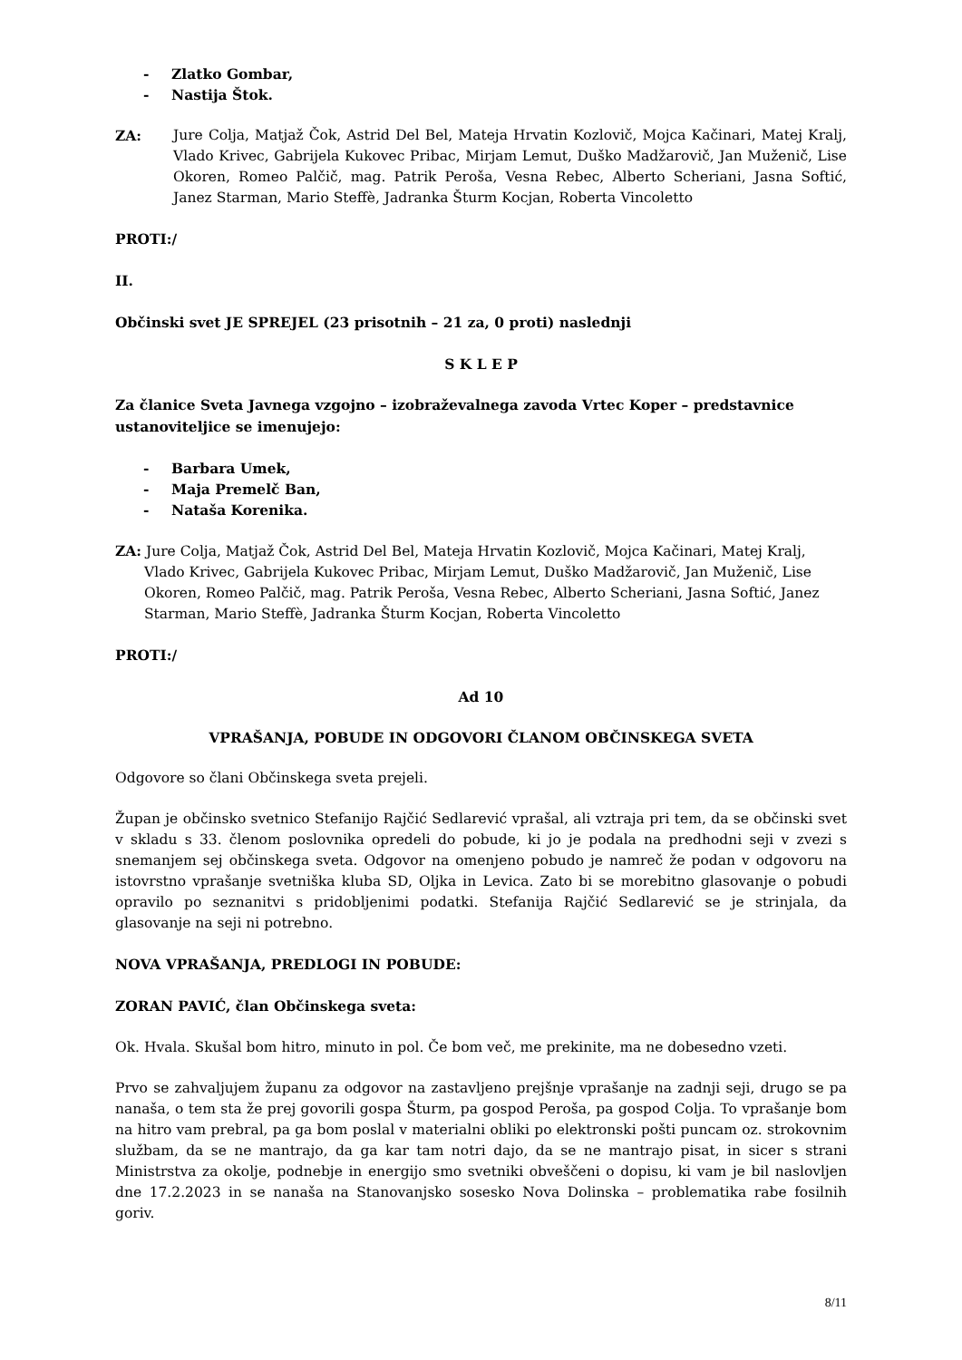- Zlatko Gombar,
- Nastija Štok.
ZA: Jure Colja, Matjaž Čok, Astrid Del Bel, Mateja Hrvatin Kozlovič, Mojca Kačinari, Matej Kralj, Vlado Krivec, Gabrijela Kukovec Pribac, Mirjam Lemut, Duško Madžarovič, Jan Muženič, Lise Okoren, Romeo Palčič, mag. Patrik Peroša, Vesna Rebec, Alberto Scheriani, Jasna Softić, Janez Starman, Mario Steffè, Jadranka Šturm Kocjan, Roberta Vincoletto
PROTI:/
II.
Občinski svet JE SPREJEL (23 prisotnih – 21 za, 0 proti) naslednji
S K L E P
Za članice Sveta Javnega vzgojno – izobraževalnega zavoda Vrtec Koper – predstavnice ustanoviteljice se imenujejo:
- Barbara Umek,
- Maja Premelč Ban,
- Nataša Korenika.
ZA: Jure Colja, Matjaž Čok, Astrid Del Bel, Mateja Hrvatin Kozlovič, Mojca Kačinari, Matej Kralj, Vlado Krivec, Gabrijela Kukovec Pribac, Mirjam Lemut, Duško Madžarovič, Jan Muženič, Lise Okoren, Romeo Palčič, mag. Patrik Peroša, Vesna Rebec, Alberto Scheriani, Jasna Softić, Janez Starman, Mario Steffè, Jadranka Šturm Kocjan, Roberta Vincoletto
PROTI:/
Ad 10
VPRAŠANJA, POBUDE IN ODGOVORI ČLANOM OBČINSKEGA SVETA
Odgovore so člani Občinskega sveta prejeli.
Župan je občinsko svetnico Stefanijo Rajčić Sedlarević vprašal, ali vztraja pri tem, da se občinski svet v skladu s 33. členom poslovnika opredeli do pobude, ki jo je podala na predhodni seji v zvezi s snemanjem sej občinskega sveta. Odgovor na omenjeno pobudo je namreč že podan v odgovoru na istovrstno vprašanje svetniška kluba SD, Oljka in Levica. Zato bi se morebitno glasovanje o pobudi opravilo po seznanitvi s pridobljenimi podatki. Stefanija Rajčić Sedlarević se je strinjala, da glasovanje na seji ni potrebno.
NOVA VPRAŠANJA, PREDLOGI IN POBUDE:
ZORAN PAVIĆ, član Občinskega sveta:
Ok. Hvala. Skušal bom hitro, minuto in pol. Če bom več, me prekinite, ma ne dobesedno vzeti.
Prvo se zahvaljujem županu za odgovor na zastavljeno prejšnje vprašanje na zadnji seji, drugo se pa nanaša, o tem sta že prej govorili gospa Šturm, pa gospod Peroša, pa gospod Colja. To vprašanje bom na hitro vam prebral, pa ga bom poslal v materialni obliki po elektronski pošti puncam oz. strokovnim službam, da se ne mantrajo, da ga kar tam notri dajo, da se ne mantrajo pisat, in sicer s strani Ministrstva za okolje, podnebje in energijo smo svetniki obveščeni o dopisu, ki vam je bil naslovljen dne 17.2.2023 in se nanaša na Stanovanjsko sosesko Nova Dolinska – problematika rabe fosilnih goriv.
8/11